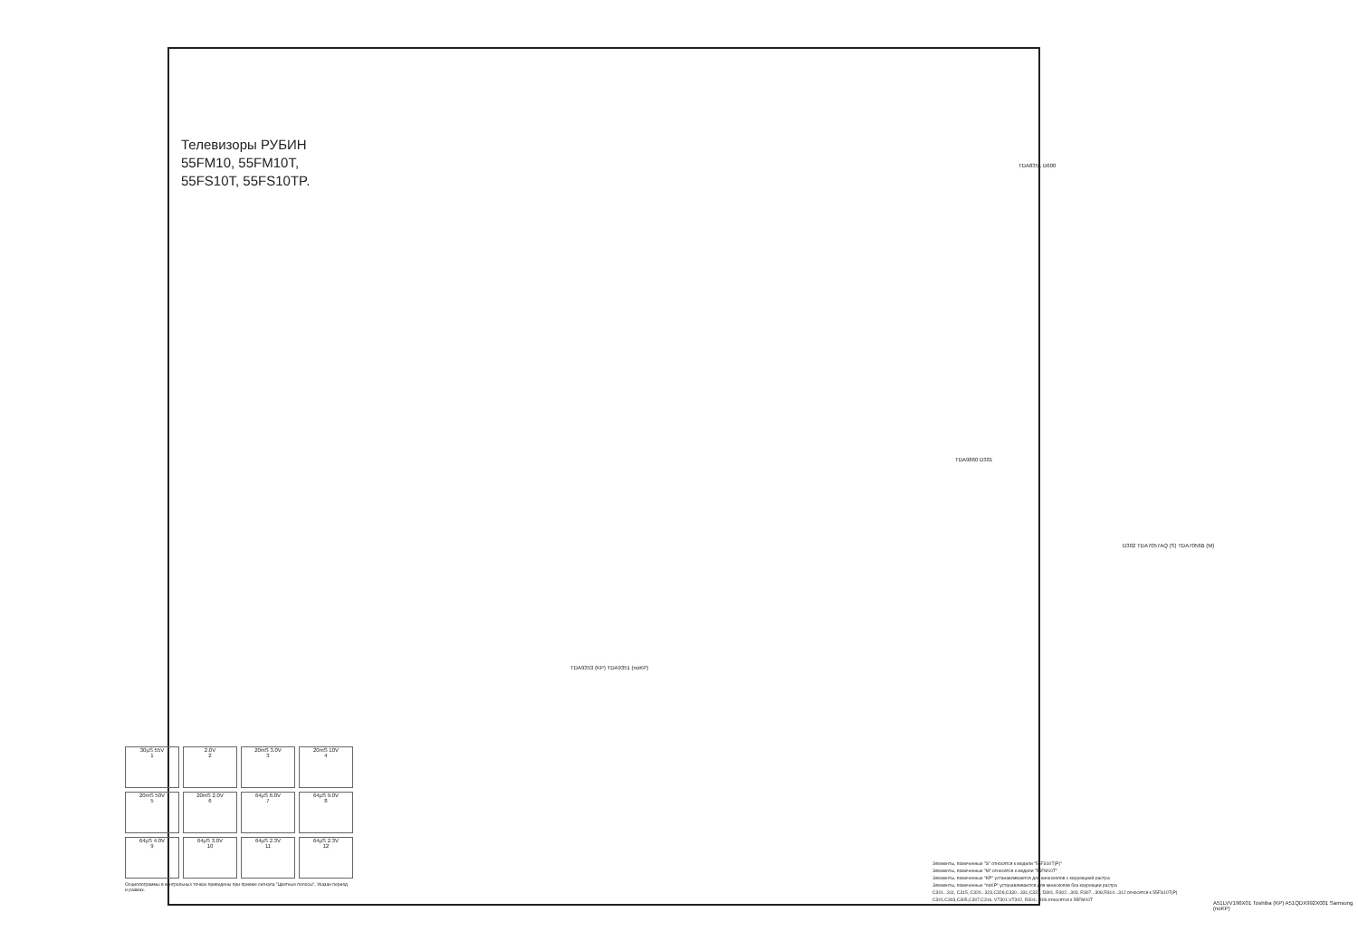Телевизоры РУБИН
55FM10, 55FM10T,
55FS10T, 55FS10TP.
TDA9353 (KP) TDA9351 (noKP)
TDA8351 D600
TDA9860 D301
D302 TDA7057AQ (S) TDA7056B (M)
A51LVV196X01 Toshiba (KP) A51QDX992X001 Samsung (noKP)
30µS 55V
1
2.0V
2
20mS 3.0V
3
20mS 10V
4
20mS 50V
5
20mS 2.0V
6
64µS 6.0V
7
64µS 9.0V
8
64µS 4.0V
9
64µS 3.0V
10
64µS 2.3V
11
64µS 2.3V
12
Осциллограммы в контрольных точках приведены при приеме сигнала "Цветные полосы". Указан период и размах.
Элементы, помеченные "S" относятся к модели "55FS10T(P)"
Элементы, помеченные "M" относятся к модели "55FM10T"
Элементы, помеченные "KP" устанавливаются для кинескопов с коррекцией растра
Элементы, помеченные "noKP" устанавливаются для кинескопов без коррекции растра
C301...311, C315, C320...323,C328,C330...331,C337, D301, R302...303, R307...308,R310...312 относятся к 55FS10T(P)
C301,C303,C305,C307,C316, VT301,VT302, R304...306 относятся к 55FM10T